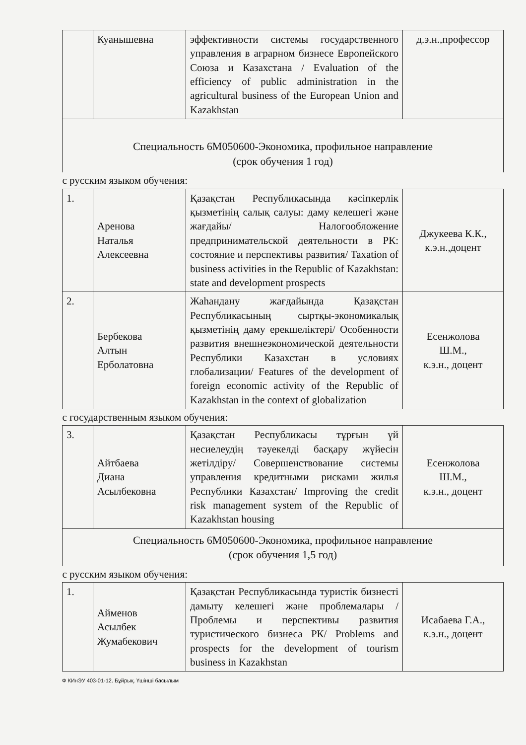| | Куанышевна | эффективности системы государственного управления в аграрном бизнесе Европейского Союза и Казахстана / Evaluation of the efficiency of public administration in the agricultural business of the European Union and Kazakhstan | д.э.н.,профессор |
| Специальность 6М050600-Экономика, профильное направление (срок обучения 1 год) | | | |
| с русским языком обучения: | | | |
| 1. | Аренова Наталья Алексеевна | Қазақстан Республикасында кәсіпкерлік қызметінің салық салуы: даму келешегі және жағдайы/ Налогообложение предпринимательской деятельности в РК: состояние и перспективы развития/ Taxation of business activities in the Republic of Kazakhstan: state and development prospects | Джукеева К.К., к.э.н.,доцент |
| 2. | Бербекова Алтын Ерболатовна | Жаһандану жағдайында Қазақстан Республикасының сыртқы-экономикалық қызметінің даму ерекшеліктері/ Особенности развития внешнеэкономической деятельности Республики Казахстан в условиях глобализации/ Features of the development of foreign economic activity of the Republic of Kazakhstan in the context of globalization | Есенжолова Ш.М., к.э.н., доцент |
| с государственным языком обучения: | | | |
| 3. | Айтбаева Диана Асылбековна | Қазақстан Республикасы тұрғын үй несиелеудің тәуекелді басқару жүйесін жетілдіру/ Совершенствование системы управления кредитными рисками жилья Республики Казахстан/ Improving the credit risk management system of the Republic of Kazakhstan housing | Есенжолова Ш.М., к.э.н., доцент |
| Специальность 6М050600-Экономика, профильное направление (срок обучения 1,5 год) | | | |
| с русским языком обучения: | | | |
| 1. | Айменов Асылбек Жумабекович | Қазақстан Республикасында туристік бизнесті дамыту келешегі және проблемалары /Проблемы и перспективы развития туристического бизнеса РК/ Problems and prospects for the development of tourism business in Kazakhstan | Исабаева Г.А., к.э.н., доцент |
Ф КИнЭУ 403-01-12. Бұйрық. Үшінші басылым